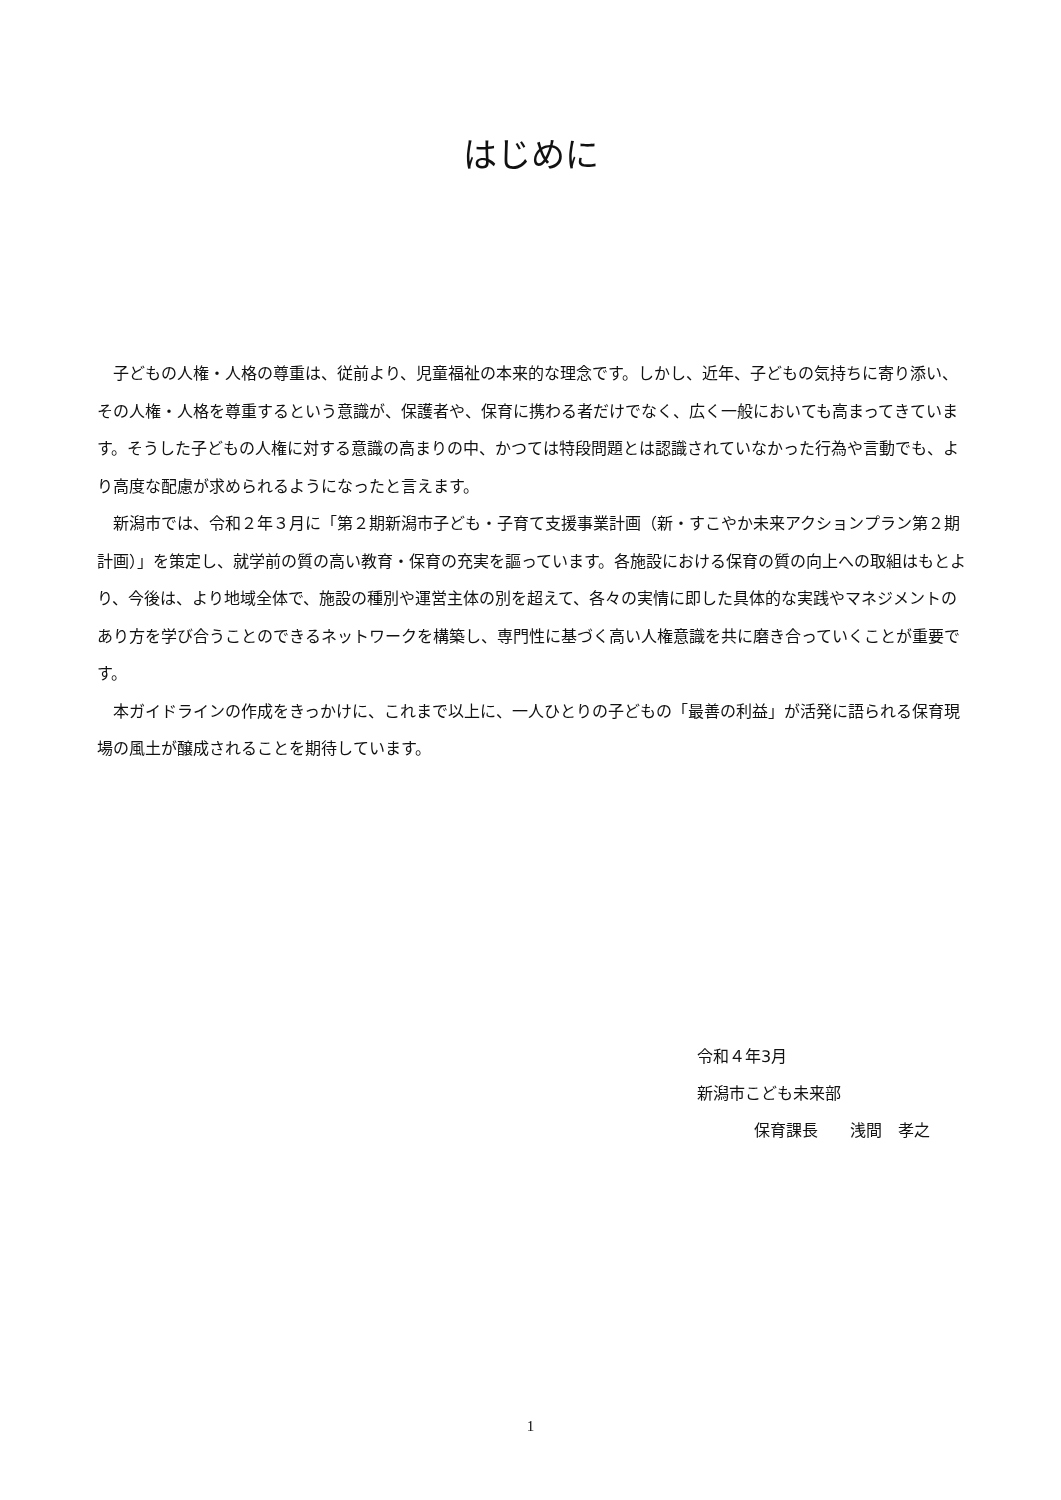はじめに
子どもの人権・人格の尊重は、従前より、児童福祉の本来的な理念です。しかし、近年、子どもの気持ちに寄り添い、その人権・人格を尊重するという意識が、保護者や、保育に携わる者だけでなく、広く一般においても高まってきています。そうした子どもの人権に対する意識の高まりの中、かつては特段問題とは認識されていなかった行為や言動でも、より高度な配慮が求められるようになったと言えます。
新潟市では、令和２年３月に「第２期新潟市子ども・子育て支援事業計画（新・すこやか未来アクションプラン第２期計画）」を策定し、就学前の質の高い教育・保育の充実を謳っています。各施設における保育の質の向上への取組はもとより、今後は、より地域全体で、施設の種別や運営主体の別を超えて、各々の実情に即した具体的な実践やマネジメントのあり方を学び合うことのできるネットワークを構築し、専門性に基づく高い人権意識を共に磨き合っていくことが重要です。
本ガイドラインの作成をきっかけに、これまで以上に、一人ひとりの子どもの「最善の利益」が活発に語られる保育現場の風土が醸成されることを期待しています。
令和４年3月
新潟市こども未来部
保育課長　　浅間　孝之
1